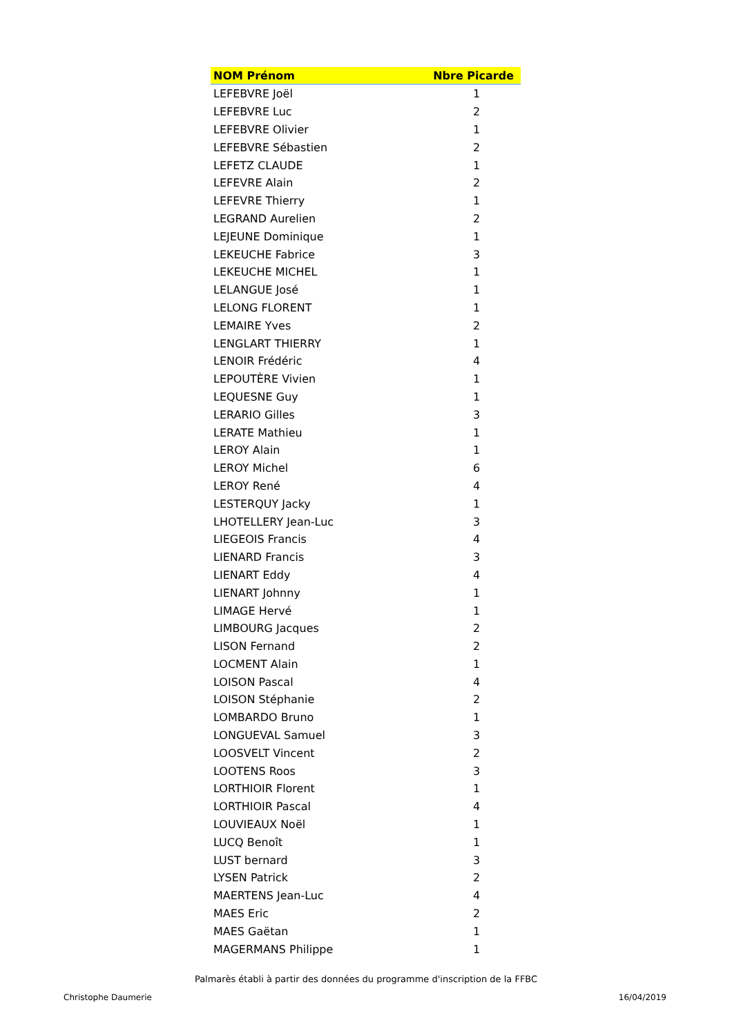| NOM Prénom | Nbre Picarde |
| --- | --- |
| LEFEBVRE Joël | 1 |
| LEFEBVRE Luc | 2 |
| LEFEBVRE Olivier | 1 |
| LEFEBVRE Sébastien | 2 |
| LEFETZ CLAUDE | 1 |
| LEFEVRE Alain | 2 |
| LEFEVRE Thierry | 1 |
| LEGRAND Aurelien | 2 |
| LEJEUNE Dominique | 1 |
| LEKEUCHE Fabrice | 3 |
| LEKEUCHE MICHEL | 1 |
| LELANGUE José | 1 |
| LELONG FLORENT | 1 |
| LEMAIRE Yves | 2 |
| LENGLART THIERRY | 1 |
| LENOIR Frédéric | 4 |
| LEPOUTÈRE Vivien | 1 |
| LEQUESNE Guy | 1 |
| LERARIO Gilles | 3 |
| LERATE Mathieu | 1 |
| LEROY Alain | 1 |
| LEROY Michel | 6 |
| LEROY René | 4 |
| LESTERQUY Jacky | 1 |
| LHOTELLERY Jean-Luc | 3 |
| LIEGEOIS Francis | 4 |
| LIENARD Francis | 3 |
| LIENART Eddy | 4 |
| LIENART Johnny | 1 |
| LIMAGE Hervé | 1 |
| LIMBOURG Jacques | 2 |
| LISON Fernand | 2 |
| LOCMENT Alain | 1 |
| LOISON Pascal | 4 |
| LOISON Stéphanie | 2 |
| LOMBARDO Bruno | 1 |
| LONGUEVAL Samuel | 3 |
| LOOSVELT Vincent | 2 |
| LOOTENS Roos | 3 |
| LORTHIOIR Florent | 1 |
| LORTHIOIR Pascal | 4 |
| LOUVIEAUX Noël | 1 |
| LUCQ Benoît | 1 |
| LUST bernard | 3 |
| LYSEN Patrick | 2 |
| MAERTENS Jean-Luc | 4 |
| MAES Eric | 2 |
| MAES Gaëtan | 1 |
| MAGERMANS Philippe | 1 |
Palmarès établi à partir des données du programme d'inscription de la FFBC
Christophe Daumerie 16/04/2019